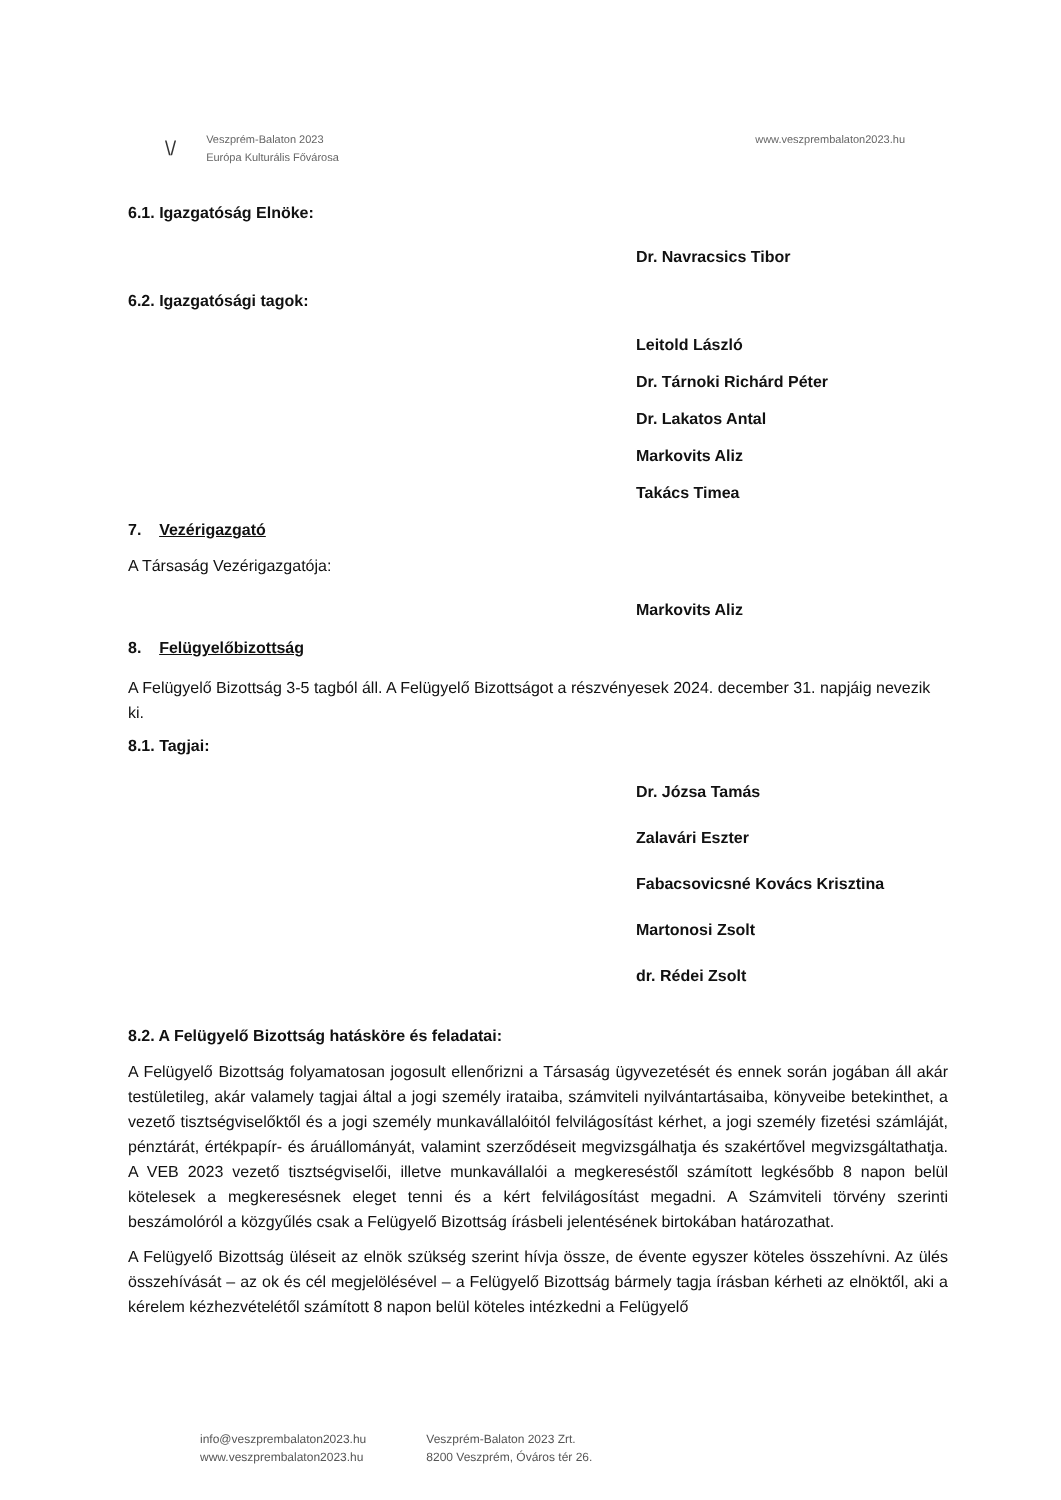\/
Veszprém-Balaton 2023
Európa Kulturális Fővárosa
www.veszprembalaton2023.hu
6.1. Igazgatóság Elnöke:
Dr. Navracsics Tibor
6.2. Igazgatósági tagok:
Leitold László
Dr. Tárnoki Richárd Péter
Dr. Lakatos Antal
Markovits Aliz
Takács Timea
7. Vezérigazgató
A Társaság Vezérigazgatója:
Markovits Aliz
8. Felügyelőbizottság
A Felügyelő Bizottság 3-5 tagból áll. A Felügyelő Bizottságot a részvényesek 2024. december 31. napjáig nevezik ki.
8.1. Tagjai:
Dr. Józsa Tamás
Zalavári Eszter
Fabacsovicsné Kovács Krisztina
Martonosi Zsolt
dr. Rédei Zsolt
8.2. A Felügyelő Bizottság hatásköre és feladatai:
A Felügyelő Bizottság folyamatosan jogosult ellenőrizni a Társaság ügyvezetését és ennek során jogában áll akár testületileg, akár valamely tagjai által a jogi személy irataiba, számviteli nyilvántartásaiba, könyveibe betekinthet, a vezető tisztségviselőktől és a jogi személy munkavállalóitól felvilágosítást kérhet, a jogi személy fizetési számláját, pénztárát, értékpapír- és áruállományát, valamint szerződéseit megvizsgálhatja és szakértővel megvizsgáltathatja. A VEB 2023 vezető tisztségviselői, illetve munkavállalói a megkereséstől számított legkésőbb 8 napon belül kötelesek a megkeresésnek eleget tenni és a kért felvilágosítást megadni. A Számviteli törvény szerinti beszámolóról a közgyűlés csak a Felügyelő Bizottság írásbeli jelentésének birtokában határozathat.
A Felügyelő Bizottság üléseit az elnök szükség szerint hívja össze, de évente egyszer köteles összehívni. Az ülés összehívását – az ok és cél megjelölésével – a Felügyelő Bizottság bármely tagja írásban kérheti az elnöktől, aki a kérelem kézhezvételétől számított 8 napon belül köteles intézkedni a Felügyelő
info@veszprembalaton2023.hu
www.veszprembalaton2023.hu
Veszprém-Balaton 2023 Zrt.
8200 Veszprém, Óváros tér 26.